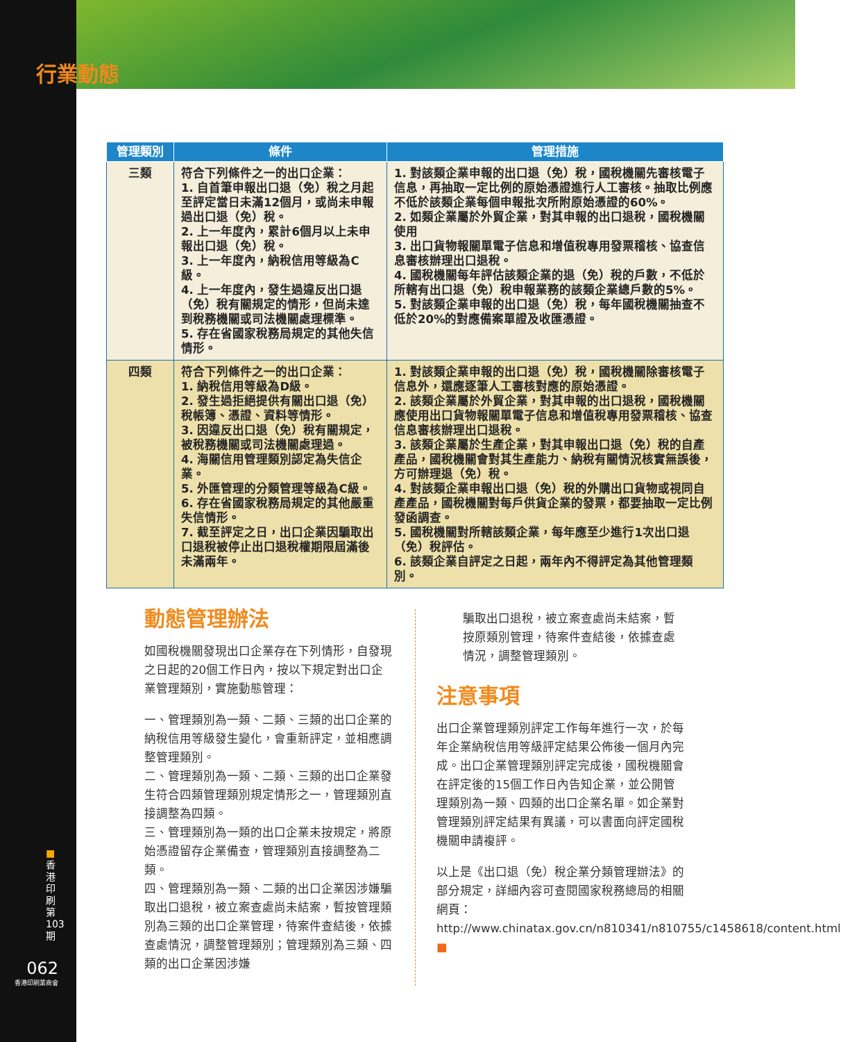行業動態
| 管理類別 | 條件 | 管理措施 |
| --- | --- | --- |
| 三類 | 符合下列條件之一的出口企業： 1. 自首筆申報出口退（免）稅之月起至評定當日未滿12個月，或尚未申報過出口退（免）稅。 2. 上一年度內，累計6個月以上未申報出口退（免）稅。 3. 上一年度內，納稅信用等級為C級。 4. 上一年度內，發生過違反出口退（免）稅有關規定的情形，但尚未達到稅務機關或司法機關處理標準。 5. 存在省國家稅務局規定的其他失信情形。 | 1. 對該類企業申報的出口退（免）稅，國稅機關先審核電子信息，再抽取一定比例的原始憑證進行人工審核。抽取比例應不低於該類企業每個申報批次所附原始憑證的60%。 2. 如類企業屬於外貿企業，對其申報的出口退稅，國稅機關使用 3. 出口貨物報關單電子信息和增值稅專用發票稽核、協查信息審核辦理出口退稅。 4. 國稅機關每年評估該類企業的退（免）稅的戶數，不低於所轄有出口退（免）稅申報業務的該類企業總戶數的5%。 5. 對該類企業申報的出口退（免）稅，每年國稅機關抽查不低於20%的對應備案單證及收匯憑證。 |
| 四類 | 符合下列條件之一的出口企業： 1. 納稅信用等級為D級。 2. 發生過拒絕提供有關出口退（免）稅帳簿、憑證、資料等情形。 3. 因違反出口退（免）稅有關規定，被稅務機關或司法機關處理過。 4. 海關信用管理類別認定為失信企業。 5. 外匯管理的分類管理等級為C級。 6. 存在省國家稅務局規定的其他嚴重失信情形。 7. 截至評定之日，出口企業因騙取出口退稅被停止出口退稅權期限屆滿後未滿兩年。 | 1. 對該類企業申報的出口退（免）稅，國稅機關除審核電子信息外，還應逐筆人工審核對應的原始憑證。 2. 該類企業屬於外貿企業，對其申報的出口退稅，國稅機關應使用出口貨物報關單電子信息和增值稅專用發票稽核、協查信息審核辦理出口退稅。 3. 該類企業屬於生產企業，對其申報出口退（免）稅的自產產品，國稅機關會對其生產能力、納稅有關情況核實無誤後，方可辦理退（免）稅。 4. 對該類企業申報出口退（免）稅的外購出口貨物或視同自產產品，國稅機關對每戶供貨企業的發票，都要抽取一定比例發函調查。 5. 國稅機關對所轄該類企業，每年應至少進行1次出口退（免）稅評估。 6. 該類企業自評定之日起，兩年內不得評定為其他管理類別。 |
動態管理辦法
如國稅機關發現出口企業存在下列情形，自發現之日起的20個工作日內，按以下規定對出口企業管理類別，實施動態管理：
一、管理類別為一類、二類、三類的出口企業的納稅信用等級發生變化，會重新評定，並相應調整管理類別。
二、管理類別為一類、二類、三類的出口企業發生符合四類管理類別規定情形之一，管理類別直接調整為四類。
三、管理類別為一類的出口企業未按規定，將原始憑證留存企業備查，管理類別直接調整為二類。
四、管理類別為一類、二類的出口企業因涉嫌騙取出口退稅，被立案查處尚未結案，暫按管理類別為三類的出口企業管理，待案件查結後，依據查處情況，調整管理類別；管理類別為三類、四類的出口企業因涉嫌
騙取出口退稅，被立案查處尚未結案，暫按原類別管理，待案件查結後，依據查處情況，調整管理類別。
注意事項
出口企業管理類別評定工作每年進行一次，於每年企業納稅信用等級評定結果公佈後一個月內完成。出口企業管理類別評定完成後，國稅機關會在評定後的15個工作日內告知企業，並公開管理類別為一類、四類的出口企業名單。如企業對管理類別評定結果有異議，可以書面向評定國稅機關申請複評。
以上是《出口退（免）稅企業分類管理辦法》的部分規定，詳細內容可查閱國家稅務總局的相關網頁：
http://www.chinatax.gov.cn/n810341/n810755/c1458618/content.html ■
■ 香港印刷第103期
062
香港印刷業商會